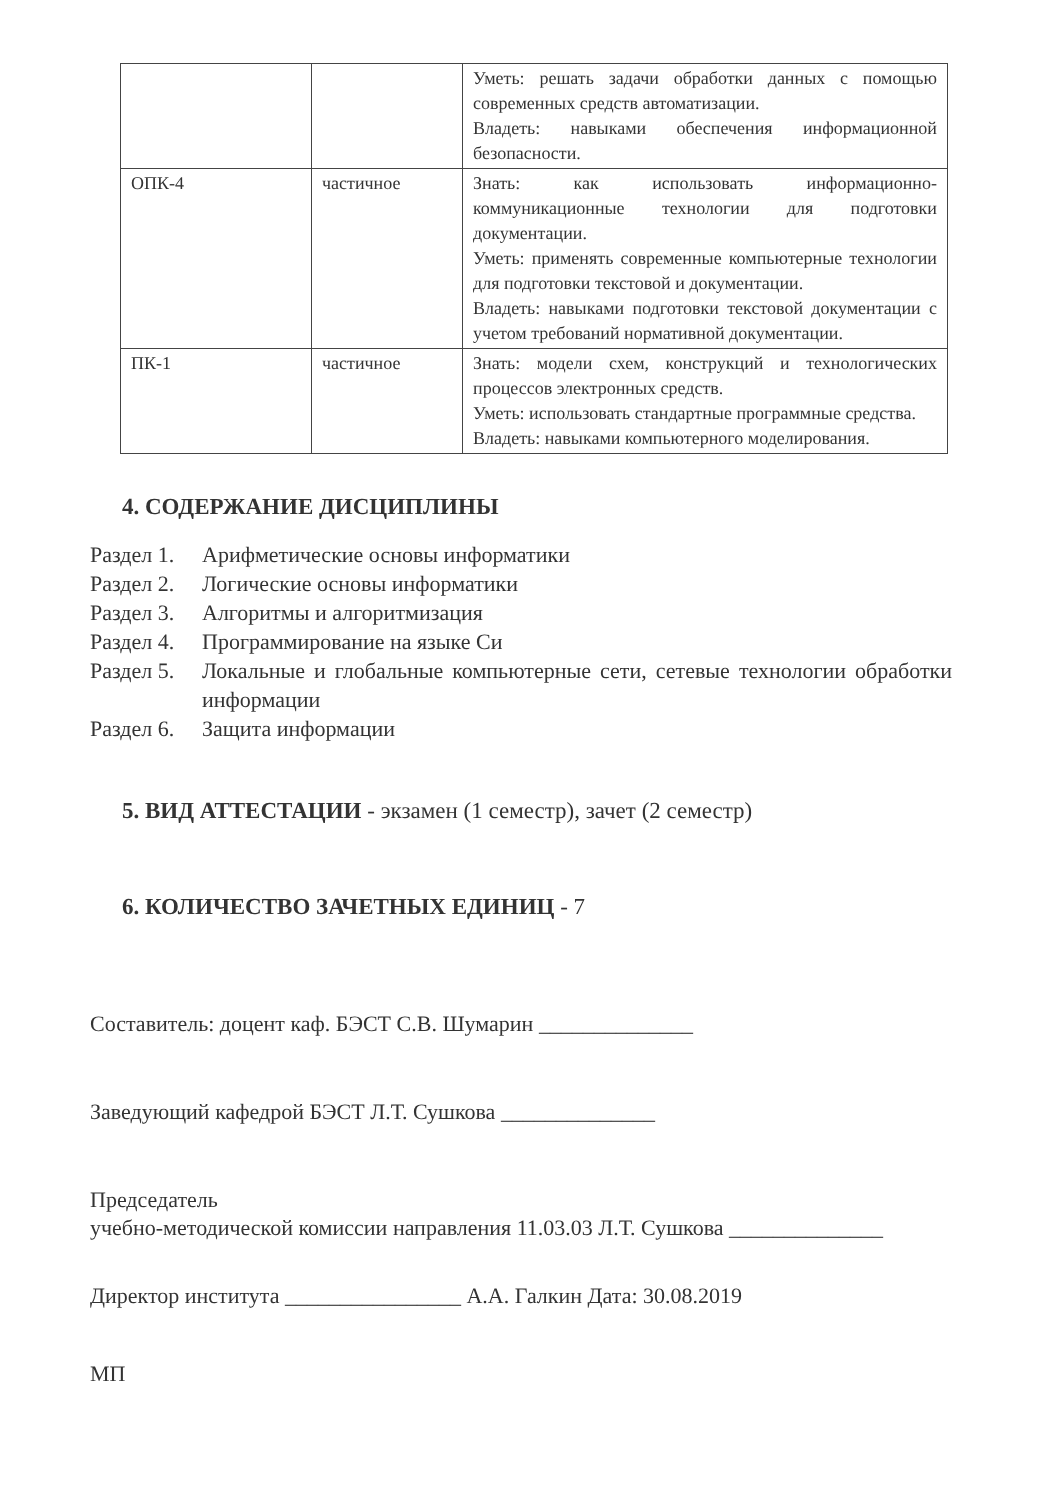| | | Уметь: решать задачи обработки данных с помощью современных средств автоматизации. Владеть: навыками обеспечения информационной безопасности. |
| ОПК-4 | частичное | Знать: как использовать информационно-коммуникационные технологии для подготовки документации. Уметь: применять современные компьютерные технологии для подготовки текстовой и документации. Владеть: навыками подготовки текстовой документации с учетом требований нормативной документации. |
| ПК-1 | частичное | Знать: модели схем, конструкций и технологических процессов электронных средств. Уметь: использовать стандартные программные средства. Владеть: навыками компьютерного моделирования. |
4. СОДЕРЖАНИЕ ДИСЦИПЛИНЫ
Раздел 1.
Арифметические основы информатики
Раздел 2.
Логические основы информатики
Раздел 3.
Алгоритмы и алгоритмизация
Раздел 4.
Программирование на языке Си
Раздел 5.
Локальные и глобальные компьютерные сети, сетевые технологии обработки информации
Раздел 6.
Защита информации
5. ВИД АТТЕСТАЦИИ - экзамен (1 семестр), зачет (2 семестр)
6. КОЛИЧЕСТВО ЗАЧЕТНЫХ ЕДИНИЦ - 7
Составитель: доцент каф. БЭСТ С.В. Шумарин ______________
Заведующий кафедрой БЭСТ Л.Т. Сушкова ______________
Председатель
учебно-методической комиссии направления 11.03.03 Л.Т. Сушкова ______________
Директор института ________________ А.А. Галкин Дата: 30.08.2019
МП